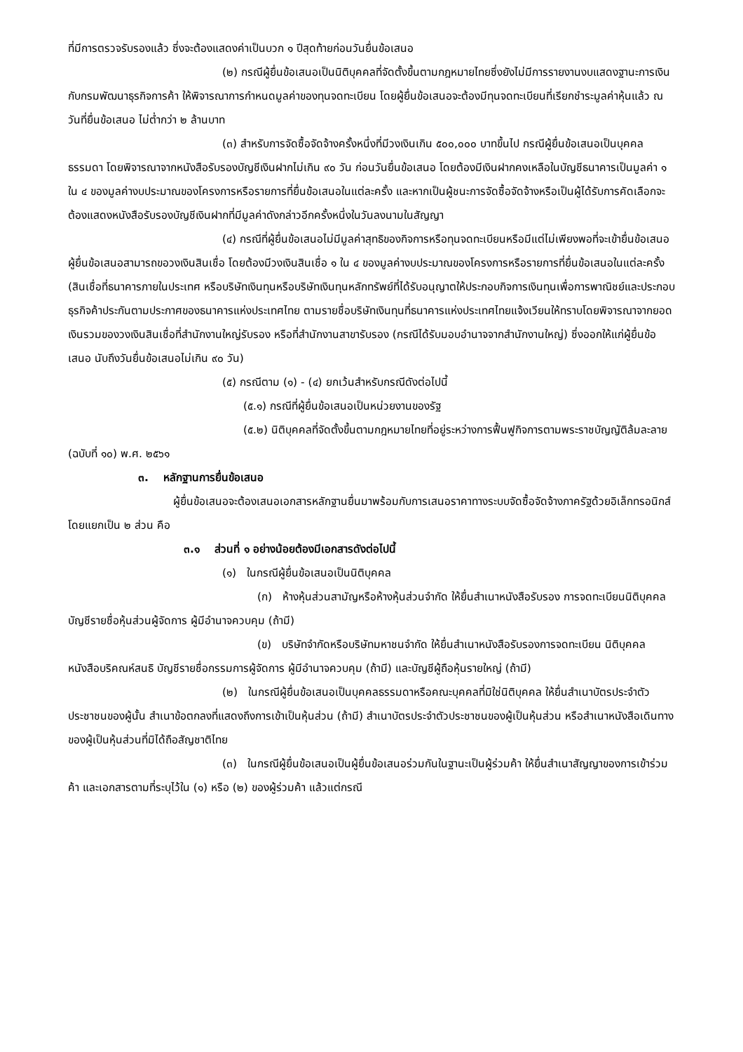ที่มีการตรวจรับรองแล้ว ซึ่งจะต้องแสดงค่าเป็นบวก ๑ ปีสุดท้ายก่อนวันยื่นข้อเสนอ
(๒) กรณีผู้ยื่นข้อเสนอเป็นนิติบุคคลที่จัดตั้งขึ้นตามกฎหมายไทยซึ่งยังไม่มีการรายงานงบแสดงฐานะการเงินกับกรมพัฒนาธุรกิจการค้า ให้พิจารณาการกำหนดมูลค่าของทุนจดทะเบียน โดยผู้ยื่นข้อเสนอจะต้องมีทุนจดทะเบียนที่เรียกชำระมูลค่าหุ้นแล้ว ณ วันที่ยื่นข้อเสนอ ไม่ต่ำกว่า ๒ ล้านบาท
(๓) สำหรับการจัดซื้อจัดจ้างครั้งหนึ่งที่มีวงเงินเกิน ๕๐๐,๐๐๐ บาทขึ้นไป กรณีผู้ยื่นข้อเสนอเป็นบุคคลธรรมดา โดยพิจารณาจากหนังสือรับรองบัญชีเงินฝากไม่เกิน ๙๐ วัน ก่อนวันยื่นข้อเสนอ โดยต้องมีเงินฝากคงเหลือในบัญชีธนาคารเป็นมูลค่า ๑ ใน ๔ ของมูลค่างบประมาณของโครงการหรือรายการที่ยื่นข้อเสนอในแต่ละครั้ง และหากเป็นผู้ชนะการจัดซื้อจัดจ้างหรือเป็นผู้ได้รับการคัดเลือกจะต้องแสดงหนังสือรับรองบัญชีเงินฝากที่มีมูลค่าดังกล่าวอีกครั้งหนึ่งในวันลงนามในสัญญา
(๔) กรณีที่ผู้ยื่นข้อเสนอไม่มีมูลค่าสุทธิของกิจการหรือทุนจดทะเบียนหรือมีแต่ไม่เพียงพอที่จะเข้ายื่นข้อเสนอ ผู้ยื่นข้อเสนอสามารถขอวงเงินสินเชื่อ โดยต้องมีวงเงินสินเชื่อ ๑ ใน ๔ ของมูลค่างบประมาณของโครงการหรือรายการที่ยื่นข้อเสนอในแต่ละครั้ง (สินเชื่อที่ธนาคารภายในประเทศ หรือบริษัทเงินทุนหรือบริษัทเงินทุนหลักทรัพย์ที่ได้รับอนุญาตให้ประกอบกิจการเงินทุนเพื่อการพาณิชย์และประกอบธุรกิจค้าประกันตามประกาศของธนาคารแห่งประเทศไทย ตามรายชื่อบริษัทเงินทุนที่ธนาคารแห่งประเทศไทยแจ้งเวียนให้ทราบโดยพิจารณาจากยอดเงินรวมของวงเงินสินเชื่อที่สำนักงานใหญ่รับรอง หรือที่สำนักงานสาขารับรอง (กรณีได้รับมอบอำนาจจากสำนักงานใหญ่) ซึ่งออกให้แก่ผู้ยื่นข้อเสนอ นับถึงวันยื่นข้อเสนอไม่เกิน ๙๐ วัน)
(๕) กรณีตาม (๑) - (๔) ยกเว้นสำหรับกรณีดังต่อไปนี้
(๕.๑) กรณีที่ผู้ยื่นข้อเสนอเป็นหน่วยงานของรัฐ
(๕.๒) นิติบุคคลที่จัดตั้งขึ้นตามกฎหมายไทยที่อยู่ระหว่างการฟื้นฟูกิจการตามพระราชบัญญัติล้มละลาย (ฉบับที่ ๑๐) พ.ศ. ๒๕๖๑
๓. หลักฐานการยื่นข้อเสนอ
ผู้ยื่นข้อเสนอจะต้องเสนอเอกสารหลักฐานยื่นมาพร้อมกับการเสนอราคาทางระบบจัดซื้อจัดจ้างภาครัฐด้วยอิเล็กทรอนิกส์ โดยแยกเป็น ๒ ส่วน คือ
๓.๑ ส่วนที่ ๑ อย่างน้อยต้องมีเอกสารดังต่อไปนี้
(๑) ในกรณีผู้ยื่นข้อเสนอเป็นนิติบุคคล
(ก) ห้างหุ้นส่วนสามัญหรือห้างหุ้นส่วนจำกัด ให้ยื่นสำเนาหนังสือรับรอง การจดทะเบียนนิติบุคคล บัญชีรายชื่อหุ้นส่วนผู้จัดการ ผู้มีอำนาจควบคุม (ถ้ามี)
(ข) บริษัทจำกัดหรือบริษัทมหาชนจำกัด ให้ยื่นสำเนาหนังสือรับรองการจดทะเบียน นิติบุคคล หนังสือบริคณห์สนธิ บัญชีรายชื่อกรรมการผู้จัดการ ผู้มีอำนาจควบคุม (ถ้ามี) และบัญชีผู้ถือหุ้นรายใหญ่ (ถ้ามี)
(๒) ในกรณีผู้ยื่นข้อเสนอเป็นบุคคลธรรมดาหรือคณะบุคคลที่มิใช่นิติบุคคล ให้ยื่นสำเนาบัตรประจำตัวประชาชนของผู้นั้น สำเนาข้อตกลงที่แสดงถึงการเข้าเป็นหุ้นส่วน (ถ้ามี) สำเนาบัตรประจำตัวประชาชนของผู้เป็นหุ้นส่วน หรือสำเนาหนังสือเดินทางของผู้เป็นหุ้นส่วนที่มิได้ถือสัญชาติไทย
(๓) ในกรณีผู้ยื่นข้อเสนอเป็นผู้ยื่นข้อเสนอร่วมกันในฐานะเป็นผู้ร่วมค้า ให้ยื่นสำเนาสัญญาของการเข้าร่วมค้า และเอกสารตามที่ระบุไว้ใน (๑) หรือ (๒) ของผู้ร่วมค้า แล้วแต่กรณี